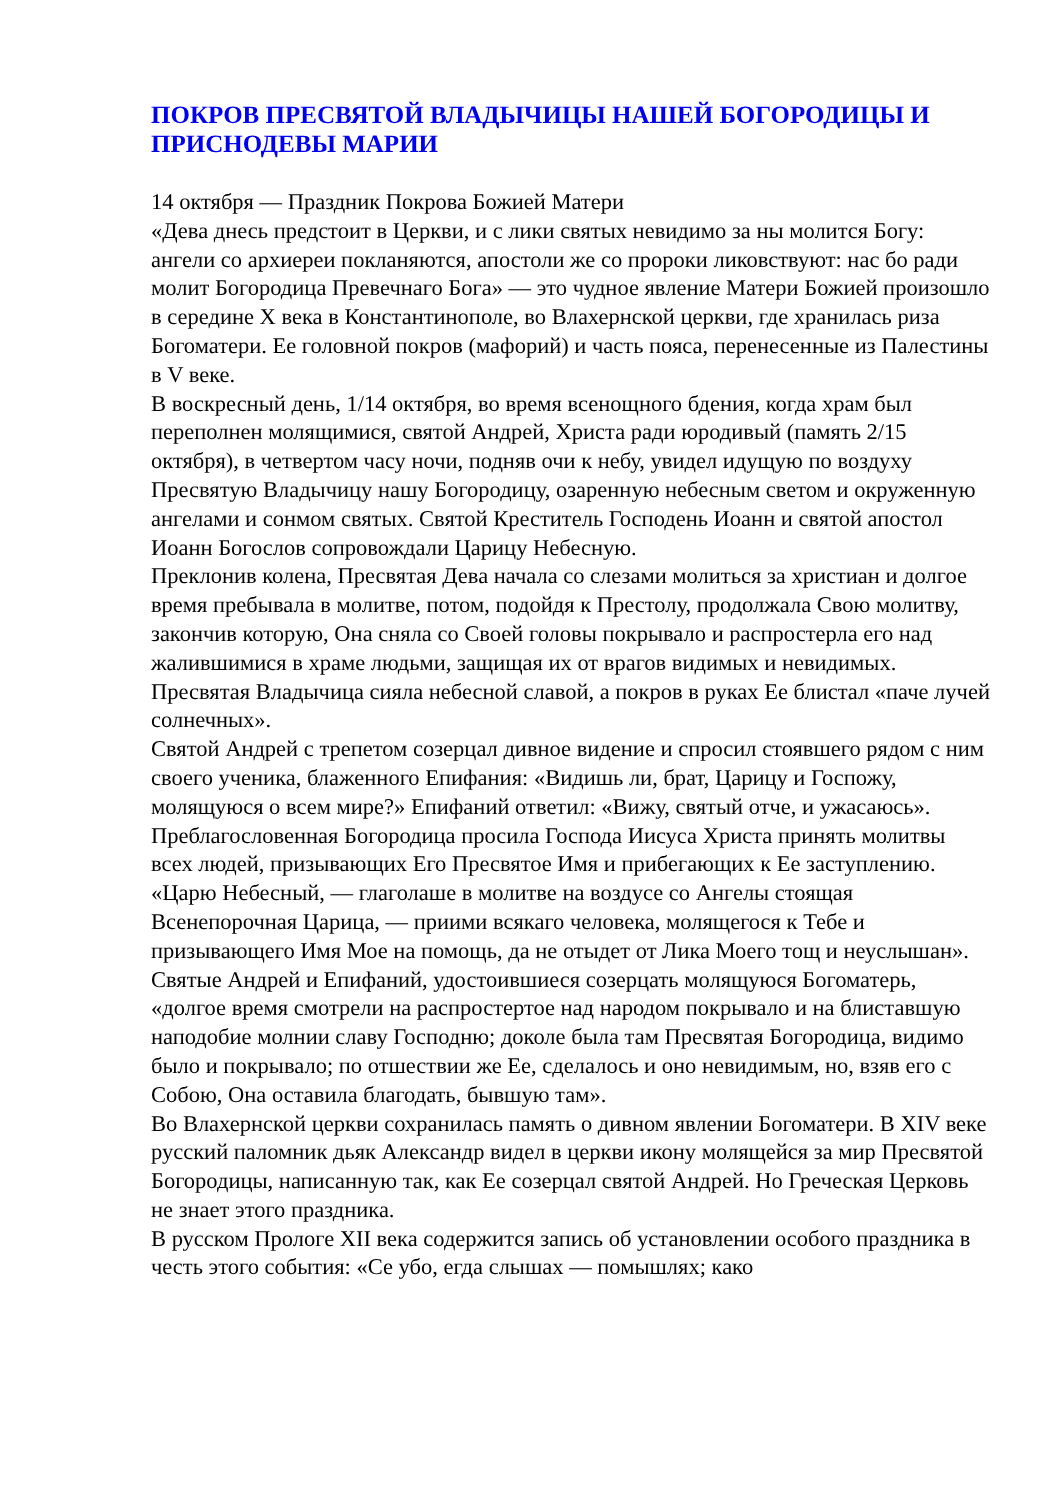ПОКРОВ ПРЕСВЯТОЙ ВЛАДЫЧИЦЫ НАШЕЙ БОГОРОДИЦЫ И ПРИСНОДЕВЫ МАРИИ
14 октября — Праздник Покрова Божией Матери
«Дева днесь предстоит в Церкви, и с лики святых невидимо за ны молится Богу: ангели со архиереи покланяются, апостоли же со пророки ликовствуют: нас бо ради молит Богородица Превечнаго Бога» — это чудное явление Матери Божией произошло в середине X века в Константинополе, во Влахернской церкви, где хранилась риза Богоматери. Ее головной покров (мафорий) и часть пояса, перенесенные из Палестины в V веке.
В воскресный день, 1/14 октября, во время всенощного бдения, когда храм был переполнен молящимися, святой Андрей, Христа ради юродивый (память 2/15 октября), в четвертом часу ночи, подняв очи к небу, увидел идущую по воздуху Пресвятую Владычицу нашу Богородицу, озаренную небесным светом и окруженную ангелами и сонмом святых. Святой Креститель Господень Иоанн и святой апостол Иоанн Богослов сопровождали Царицу Небесную.
Преклонив колена, Пресвятая Дева начала со слезами молиться за христиан и долгое время пребывала в молитве, потом, подойдя к Престолу, продолжала Свою молитву, закончив которую, Она сняла со Своей головы покрывало и распростерла его над жалившимися в храме людьми, защищая их от врагов видимых и невидимых. Пресвятая Владычица сияла небесной славой, а покров в руках Ее блистал «паче лучей солнечных».
Святой Андрей с трепетом созерцал дивное видение и спросил стоявшего рядом с ним своего ученика, блаженного Епифания: «Видишь ли, брат, Царицу и Госпожу, молящуюся о всем мире?» Епифаний ответил: «Вижу, святый отче, и ужасаюсь».
Преблагословенная Богородица просила Господа Иисуса Христа принять молитвы всех людей, призывающих Его Пресвятое Имя и прибегающих к Ее заступлению. «Царю Небесный, — глаголаше в молитве на воздусе со Ангелы стоящая Всенепорочная Царица, — приими всякаго человека, молящегося к Тебе и призывающего Имя Мое на помощь, да не отыдет от Лика Моего тощ и неуслышан».
Святые Андрей и Епифаний, удостоившиеся созерцать молящуюся Богоматерь, «долгое время смотрели на распростертое над народом покрывало и на блиставшую наподобие молнии славу Господню; доколе была там Пресвятая Богородица, видимо было и покрывало; по отшествии же Ее, сделалось и оно невидимым, но, взяв его с Собою, Она оставила благодать, бывшую там».
Во Влахернской церкви сохранилась память о дивном явлении Богоматери. В XIV веке русский паломник дьяк Александр видел в церкви икону молящейся за мир Пресвятой Богородицы, написанную так, как Ее созерцал святой Андрей. Но Греческая Церковь не знает этого праздника.
В русском Прологе XII века содержится запись об установлении особого праздника в честь этого события: «Се убо, егда слышах — помышлях; како